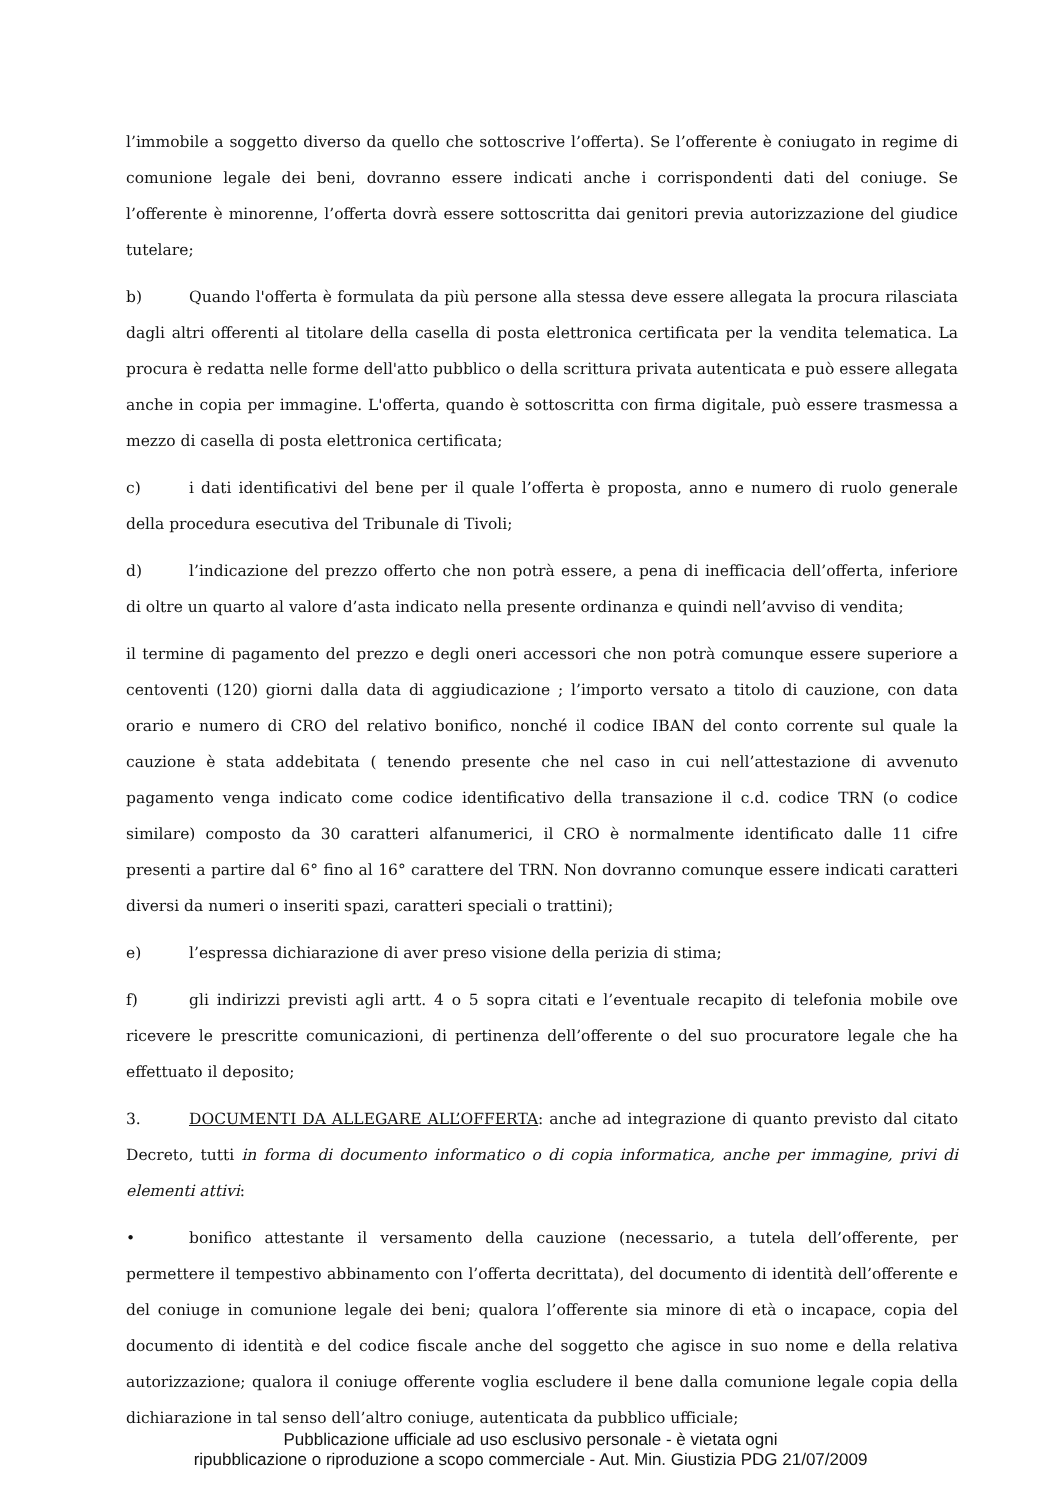l’immobile a soggetto diverso da quello che sottoscrive l’offerta). Se l’offerente è coniugato in regime di comunione legale dei beni, dovranno essere indicati anche i corrispondenti dati del coniuge. Se l’offerente è minorenne, l’offerta dovrà essere sottoscritta dai genitori previa autorizzazione del giudice tutelare;
b) Quando l'offerta è formulata da più persone alla stessa deve essere allegata la procura rilasciata dagli altri offerenti al titolare della casella di posta elettronica certificata per la vendita telematica. La procura è redatta nelle forme dell'atto pubblico o della scrittura privata autenticata e può essere allegata anche in copia per immagine. L'offerta, quando è sottoscritta con firma digitale, può essere trasmessa a mezzo di casella di posta elettronica certificata;
c) i dati identificativi del bene per il quale l’offerta è proposta, anno e numero di ruolo generale della procedura esecutiva del Tribunale di Tivoli;
d) l’indicazione del prezzo offerto che non potrà essere, a pena di inefficacia dell’offerta, inferiore di oltre un quarto al valore d’asta indicato nella presente ordinanza e quindi nell’avviso di vendita;
il termine di pagamento del prezzo e degli oneri accessori che non potrà comunque essere superiore a centoventi (120) giorni dalla data di aggiudicazione ; l’importo versato a titolo di cauzione, con data orario e numero di CRO del relativo bonifico, nonché il codice IBAN del conto corrente sul quale la cauzione è stata addebitata ( tenendo presente che nel caso in cui nell’attestazione di avvenuto pagamento venga indicato come codice identificativo della transazione il c.d. codice TRN (o codice similare) composto da 30 caratteri alfanumerici, il CRO è normalmente identificato dalle 11 cifre presenti a partire dal 6° fino al 16° carattere del TRN. Non dovranno comunque essere indicati caratteri diversi da numeri o inseriti spazi, caratteri speciali o trattini);
e) l’espressa dichiarazione di aver preso visione della perizia di stima;
f) gli indirizzi previsti agli artt. 4 o 5 sopra citati e l’eventuale recapito di telefonia mobile ove ricevere le prescritte comunicazioni, di pertinenza dell’offerente o del suo procuratore legale che ha effettuato il deposito;
3. DOCUMENTI DA ALLEGARE ALL’OFFERTA: anche ad integrazione di quanto previsto dal citato Decreto, tutti in forma di documento informatico o di copia informatica, anche per immagine, privi di elementi attivi:
• bonifico attestante il versamento della cauzione (necessario, a tutela dell’offerente, per permettere il tempestivo abbinamento con l’offerta decrittata), del documento di identità dell’offerente e del coniuge in comunione legale dei beni; qualora l’offerente sia minore di età o incapace, copia del documento di identità e del codice fiscale anche del soggetto che agisce in suo nome e della relativa autorizzazione; qualora il coniuge offerente voglia escludere il bene dalla comunione legale copia della dichiarazione in tal senso dell’altro coniuge, autenticata da pubblico ufficiale;
Pubblicazione ufficiale ad uso esclusivo personale - è vietata ogni
ripubblicazione o riproduzione a scopo commerciale - Aut. Min. Giustizia PDG 21/07/2009